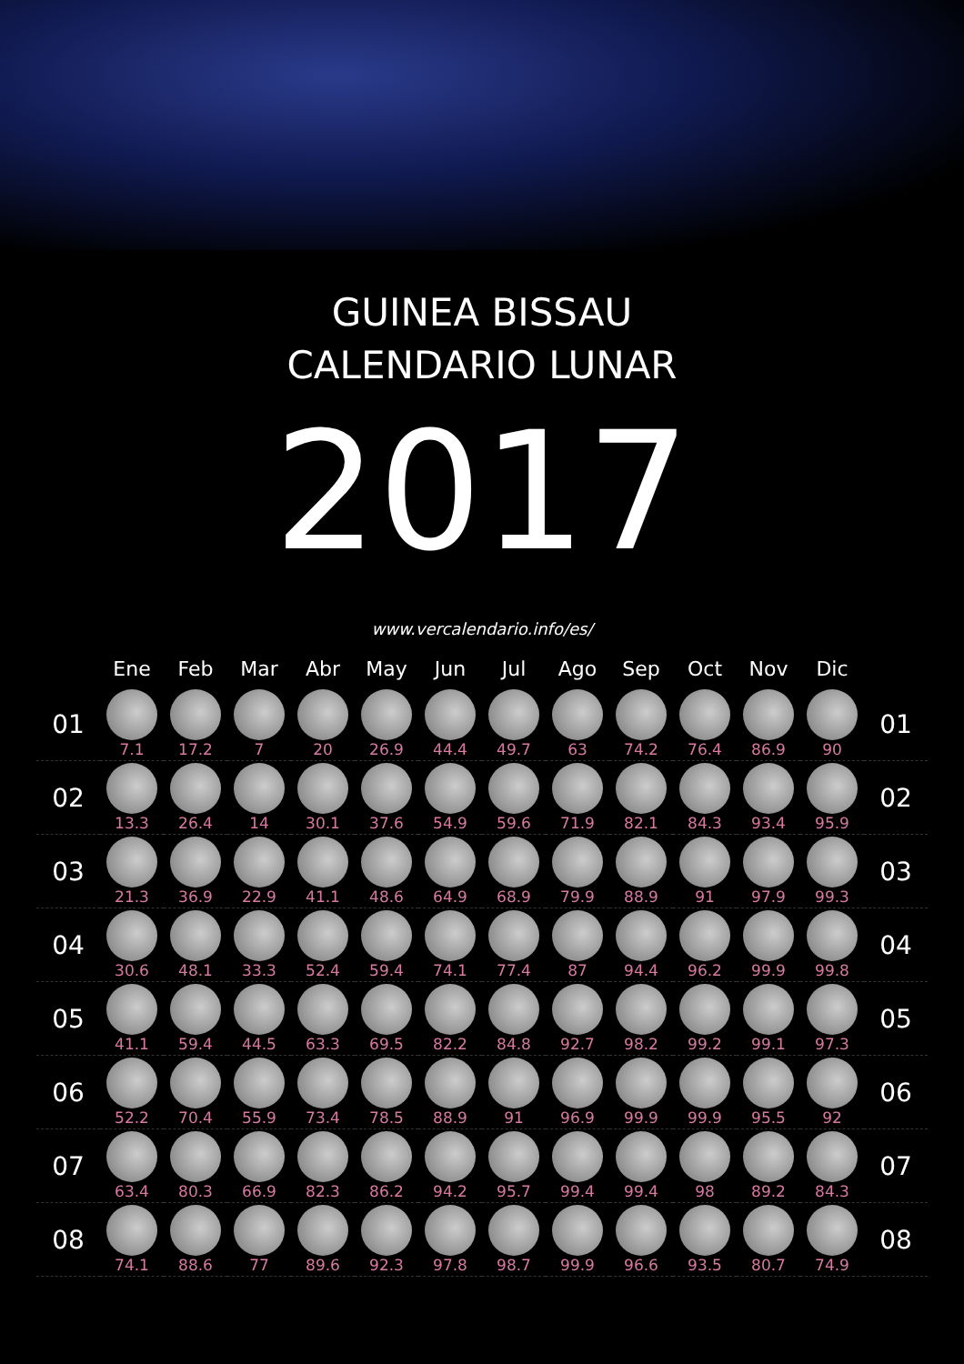GUINEA BISSAU
CALENDARIO LUNAR
2017
www.vercalendario.info/es/
| | Ene | Feb | Mar | Abr | May | Jun | Jul | Ago | Sep | Oct | Nov | Dic | |
| --- | --- | --- | --- | --- | --- | --- | --- | --- | --- | --- | --- | --- | --- |
| 01 | 7.1 | 17.2 | 7 | 20 | 26.9 | 44.4 | 49.7 | 63 | 74.2 | 76.4 | 86.9 | 90 | 01 |
| 02 | 13.3 | 26.4 | 14 | 30.1 | 37.6 | 54.9 | 59.6 | 71.9 | 82.1 | 84.3 | 93.4 | 95.9 | 02 |
| 03 | 21.3 | 36.9 | 22.9 | 41.1 | 48.6 | 64.9 | 68.9 | 79.9 | 88.9 | 91 | 97.9 | 99.3 | 03 |
| 04 | 30.6 | 48.1 | 33.3 | 52.4 | 59.4 | 74.1 | 77.4 | 87 | 94.4 | 96.2 | 99.9 | 99.8 | 04 |
| 05 | 41.1 | 59.4 | 44.5 | 63.3 | 69.5 | 82.2 | 84.8 | 92.7 | 98.2 | 99.2 | 99.1 | 97.3 | 05 |
| 06 | 52.2 | 70.4 | 55.9 | 73.4 | 78.5 | 88.9 | 91 | 96.9 | 99.9 | 99.9 | 95.5 | 92 | 06 |
| 07 | 63.4 | 80.3 | 66.9 | 82.3 | 86.2 | 94.2 | 95.7 | 99.4 | 99.4 | 98 | 89.2 | 84.3 | 07 |
| 08 | 74.1 | 88.6 | 77 | 89.6 | 92.3 | 97.8 | 98.7 | 99.9 | 96.6 | 93.5 | 80.7 | 74.9 | 08 |